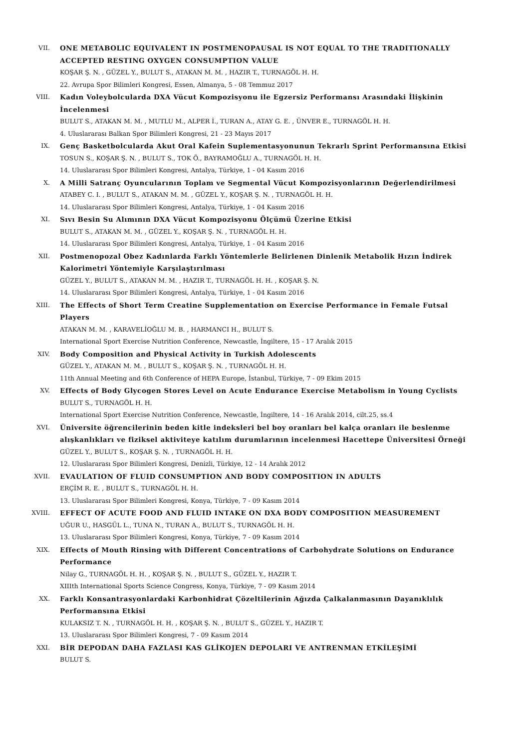VII. ONE METABOLIC EQUIVALENT IN POSTMENOPAUSAL IS NOT EQUAL TO THE TRADITIONALLY ACCEPTED RESTING OXYGEN CONSUMPTION VALUE
KOŞAR Ş. N. , GÜZEL Y., BULUT S., ATAKAN M. M. , HAZIR T., TURNAGÖL H. H.
22. Avrupa Spor Bilimleri Kongresi, Essen, Almanya, 5 - 08 Temmuz 2017
VIII. Kadın Voleybolcularda DXA Vücut Kompozisyonu ile Egzersiz Performansı Arasındaki İlişkinin İncelenmesi
BULUT S., ATAKAN M. M. , MUTLU M., ALPER İ., TURAN A., ATAY G. E. , ÜNVER E., TURNAGÖL H. H.
4. Uluslararası Balkan Spor Bilimleri Kongresi, 21 - 23 Mayıs 2017
IX. Genç Basketbolcularda Akut Oral Kafein Suplementasyonunun Tekrarlı Sprint Performansına Etkisi
TOSUN S., KOŞAR Ş. N. , BULUT S., TOK Ö., BAYRAMOĞLU A., TURNAGÖL H. H.
14. Uluslararası Spor Bilimleri Kongresi, Antalya, Türkiye, 1 - 04 Kasım 2016
X. A Milli Satranç Oyuncularının Toplam ve Segmental Vücut Kompozisyonlarının Değerlendirilmesi
ATABEY C. I. , BULUT S., ATAKAN M. M. , GÜZEL Y., KOŞAR Ş. N. , TURNAGÖL H. H.
14. Uluslararası Spor Bilimleri Kongresi, Antalya, Türkiye, 1 - 04 Kasım 2016
XI. Sıvı Besin Su Alımının DXA Vücut Kompozisyonu Ölçümü Üzerine Etkisi
BULUT S., ATAKAN M. M. , GÜZEL Y., KOŞAR Ş. N. , TURNAGÖL H. H.
14. Uluslararası Spor Bilimleri Kongresi, Antalya, Türkiye, 1 - 04 Kasım 2016
XII. Postmenopozal Obez Kadınlarda Farklı Yöntemlerle Belirlenen Dinlenik Metabolik Hızın İndirek Kalorimetri Yöntemiyle Karşılaştırılması
GÜZEL Y., BULUT S., ATAKAN M. M. , HAZIR T., TURNAGÖL H. H. , KOŞAR Ş. N.
14. Uluslararası Spor Bilimleri Kongresi, Antalya, Türkiye, 1 - 04 Kasım 2016
XIII. The Effects of Short Term Creatine Supplementation on Exercise Performance in Female Futsal Players
ATAKAN M. M. , KARAVELİOĞLU M. B. , HARMANCI H., BULUT S.
International Sport Exercise Nutrition Conference, Newcastle, İngiltere, 15 - 17 Aralık 2015
XIV. Body Composition and Physical Activity in Turkish Adolescents
GÜZEL Y., ATAKAN M. M. , BULUT S., KOŞAR Ş. N. , TURNAGÖL H. H.
11th Annual Meeting and 6th Conference of HEPA Europe, İstanbul, Türkiye, 7 - 09 Ekim 2015
XV. Effects of Body Glycogen Stores Level on Acute Endurance Exercise Metabolism in Young Cyclists
BULUT S., TURNAGÖL H. H.
International Sport Exercise Nutrition Conference, Newcastle, İngiltere, 14 - 16 Aralık 2014, cilt.25, ss.4
XVI. Üniversite öğrencilerinin beden kitle indeksleri bel boy oranları bel kalça oranları ile beslenme alışkanlıkları ve fiziksel aktiviteye katılım durumlarının incelenmesi Hacettepe Üniversitesi Örneği
GÜZEL Y., BULUT S., KOŞAR Ş. N. , TURNAGÖL H. H.
12. Uluslararası Spor Bilimleri Kongresi, Denizli, Türkiye, 12 - 14 Aralık 2012
XVII. EVAULATION OF FLUID CONSUMPTION AND BODY COMPOSITION IN ADULTS
ERÇİM R. E. , BULUT S., TURNAGÖL H. H.
13. Uluslararası Spor Bilimleri Kongresi, Konya, Türkiye, 7 - 09 Kasım 2014
XVIII. EFFECT OF ACUTE FOOD AND FLUID INTAKE ON DXA BODY COMPOSITION MEASUREMENT
UĞUR U., HASGÜL L., TUNA N., TURAN A., BULUT S., TURNAGÖL H. H.
13. Uluslararası Spor Bilimleri Kongresi, Konya, Türkiye, 7 - 09 Kasım 2014
XIX. Effects of Mouth Rinsing with Different Concentrations of Carbohydrate Solutions on Endurance Performance
Nilay G., TURNAGÖL H. H. , KOŞAR Ş. N. , BULUT S., GÜZEL Y., HAZIR T.
XIIIth International Sports Science Congress, Konya, Türkiye, 7 - 09 Kasım 2014
XX. Farklı Konsantrasyonlardaki Karbonhidrat Çözeltilerinin Ağızda Çalkalanmasının Dayanıklılık Performansına Etkisi
KULAKSIZ T. N. , TURNAGÖL H. H. , KOŞAR Ş. N. , BULUT S., GÜZEL Y., HAZIR T.
13. Uluslararası Spor Bilimleri Kongresi, 7 - 09 Kasım 2014
XXI. BİR DEPODAN DAHA FAZLASI KAS GLİKOJEN DEPOLARI VE ANTRENMAN ETKİLEŞİMİ
BULUT S.